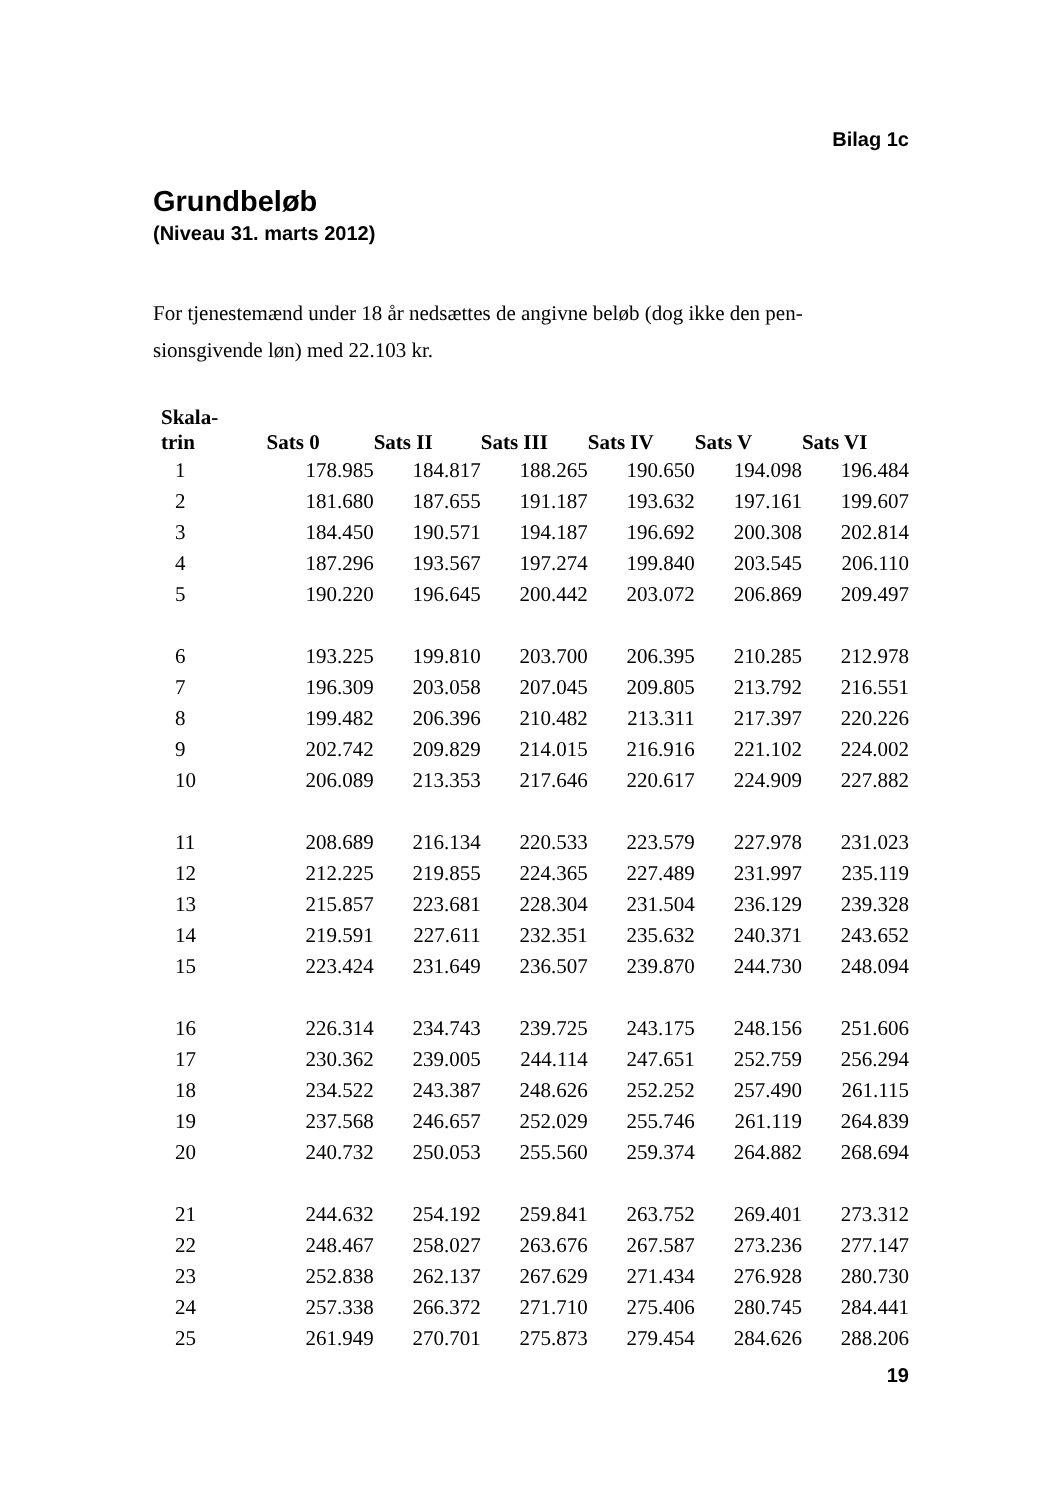Bilag 1c
Grundbeløb
(Niveau 31. marts 2012)
For tjenestemænd under 18 år nedsættes de angivne beløb (dog ikke den pen-sionsgivende løn) med 22.103 kr.
| Skala- trin | Sats 0 | Sats II | Sats III | Sats IV | Sats V | Sats VI |
| --- | --- | --- | --- | --- | --- | --- |
| 1 | 178.985 | 184.817 | 188.265 | 190.650 | 194.098 | 196.484 |
| 2 | 181.680 | 187.655 | 191.187 | 193.632 | 197.161 | 199.607 |
| 3 | 184.450 | 190.571 | 194.187 | 196.692 | 200.308 | 202.814 |
| 4 | 187.296 | 193.567 | 197.274 | 199.840 | 203.545 | 206.110 |
| 5 | 190.220 | 196.645 | 200.442 | 203.072 | 206.869 | 209.497 |
| 6 | 193.225 | 199.810 | 203.700 | 206.395 | 210.285 | 212.978 |
| 7 | 196.309 | 203.058 | 207.045 | 209.805 | 213.792 | 216.551 |
| 8 | 199.482 | 206.396 | 210.482 | 213.311 | 217.397 | 220.226 |
| 9 | 202.742 | 209.829 | 214.015 | 216.916 | 221.102 | 224.002 |
| 10 | 206.089 | 213.353 | 217.646 | 220.617 | 224.909 | 227.882 |
| 11 | 208.689 | 216.134 | 220.533 | 223.579 | 227.978 | 231.023 |
| 12 | 212.225 | 219.855 | 224.365 | 227.489 | 231.997 | 235.119 |
| 13 | 215.857 | 223.681 | 228.304 | 231.504 | 236.129 | 239.328 |
| 14 | 219.591 | 227.611 | 232.351 | 235.632 | 240.371 | 243.652 |
| 15 | 223.424 | 231.649 | 236.507 | 239.870 | 244.730 | 248.094 |
| 16 | 226.314 | 234.743 | 239.725 | 243.175 | 248.156 | 251.606 |
| 17 | 230.362 | 239.005 | 244.114 | 247.651 | 252.759 | 256.294 |
| 18 | 234.522 | 243.387 | 248.626 | 252.252 | 257.490 | 261.115 |
| 19 | 237.568 | 246.657 | 252.029 | 255.746 | 261.119 | 264.839 |
| 20 | 240.732 | 250.053 | 255.560 | 259.374 | 264.882 | 268.694 |
| 21 | 244.632 | 254.192 | 259.841 | 263.752 | 269.401 | 273.312 |
| 22 | 248.467 | 258.027 | 263.676 | 267.587 | 273.236 | 277.147 |
| 23 | 252.838 | 262.137 | 267.629 | 271.434 | 276.928 | 280.730 |
| 24 | 257.338 | 266.372 | 271.710 | 275.406 | 280.745 | 284.441 |
| 25 | 261.949 | 270.701 | 275.873 | 279.454 | 284.626 | 288.206 |
19